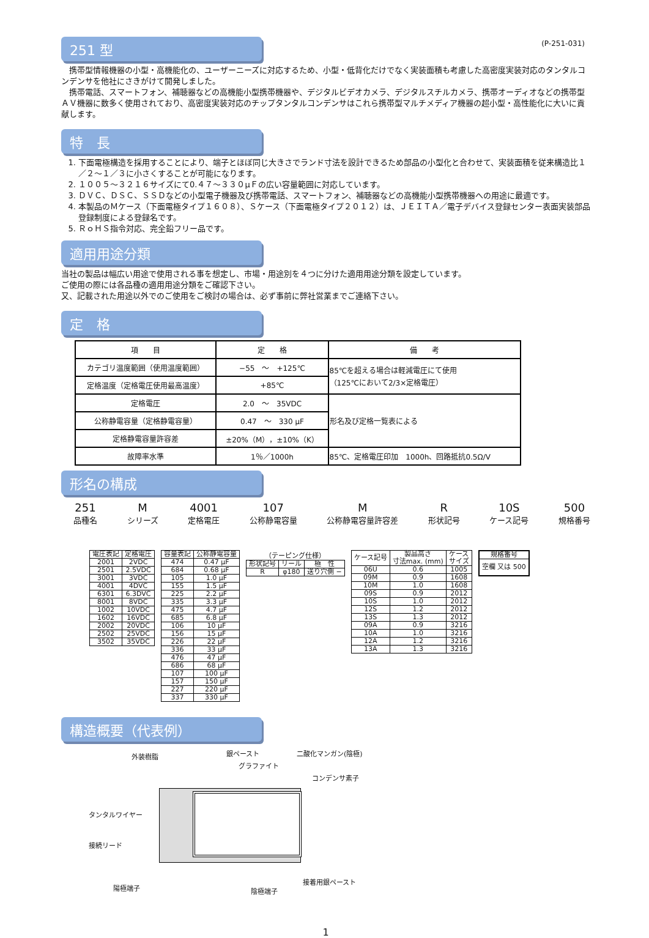(P-251-031)
251 型
　携帯型情報機器の小型・高機能化の、ユーザーニーズに対応するため、小型・低背化だけでなく実装面積も考慮した高密度実装対応のタンタルコンデンサを他社にさきがけて開発しました。
　携帯電話、スマートフォン、補聴器などの高機能小型携帯機器や、デジタルビデオカメラ、デジタルスチルカメラ、携帯オーディオなどの携帯型ＡＶ機器に数多く使用されており、高密度実装対応のチップタンタルコンデンサはこれら携帯型マルチメディア機器の超小型・高性能化に大いに貢献します。
特　長
1. 下面電極構造を採用することにより、端子とほぼ同じ大きさでランド寸法を設計できるため部品の小型化と合わせて、実装面積を従来構造比１／２～１／３に小さくすることが可能になります。
2. １００５～３２１６サイズにて0.４７～３３０μＦの広い容量範囲に対応しています。
3. ＤＶＣ、ＤＳＣ、ＳＳＤなどの小型電子機器及び携帯電話、スマートフォン、補聴器などの高機能小型携帯機器への用途に最適です。
4. 本製品のＭケース（下面電極タイプ１６０８）、Ｓケース（下面電極タイプ２０１２）は、ＪＥＩＴＡ／電子デバイス登録センター表面実装部品登録制度による登録名です。
5. ＲｏＨＳ指令対応、完全鉛フリー品です。
適用用途分類
当社の製品は幅広い用途で使用される事を想定し、市場・用途別を４つに分けた適用用途分類を設定しています。
ご使用の際には各品種の適用用途分類をご確認下さい。
又、記載された用途以外でのご使用をご検討の場合は、必ず事前に弊社営業までご連絡下さい。
定　格
| 項 目 | 定 格 | 備 考 |
| --- | --- | --- |
| カテゴリ温度範囲（使用温度範囲） | −55 ～ +125℃ | 85℃を超える場合は軽減電圧にて使用 （125℃において2/3×定格電圧） |
| 定格温度（定格電圧使用最高温度） | +85℃ | |
| 定格電圧 | 2.0 ～ 35VDC | 形名及び定格一覧表による |
| 公称静電容量（定格静電容量） | 0.47 ～ 330 μF | |
| 定格静電容量許容差 | ±20%（M），±10%（K） | |
| 故障率水準 | 1％／1000h | 85℃、定格電圧印加 1000h、回路抵抗0.5Ω/V |
形名の構成
251
品種名
Mシリーズ
4001
定格電圧
107
公称静電容量
M公称静電容量許容差
R形状記号
10S
ケース記号
500
規格番号
| 電圧表記 | 定格電圧 |
| --- | --- |
| 2001 | 2VDC |
| 2501 | 2.5VDC |
| 3001 | 3VDC |
| 4001 | 4DVC |
| 6301 | 6.3DVC |
| 8001 | 8VDC |
| 1002 | 10VDC |
| 1602 | 16VDC |
| 2002 | 20VDC |
| 2502 | 25VDC |
| 3502 | 35VDC |
| 容量表記 | 公称静電容量 |
| --- | --- |
| 474 | 0.47 μF |
| 684 | 0.68 μF |
| 105 | 1.0 μF |
| 155 | 1.5 μF |
| 225 | 2.2 μF |
| 335 | 3.3 μF |
| 475 | 4.7 μF |
| 685 | 6.8 μF |
| 106 | 10 μF |
| 156 | 15 μF |
| 226 | 22 μF |
| 336 | 33 μF |
| 476 | 47 μF |
| 686 | 68 μF |
| 107 | 100 μF |
| 157 | 150 μF |
| 227 | 220 μF |
| 337 | 330 μF |
（テーピング仕様）
| 形状記号 | リール | 極 性 |
| --- | --- | --- |
| R | φ180 | 送り穴側 − |
| ケース記号 | 製品高さ 寸法max. (mm) | ケース サイズ |
| --- | --- | --- |
| 06U | 0.6 | 1005 |
| 09M | 0.9 | 1608 |
| 10M | 1.0 | 1608 |
| 09S | 0.9 | 2012 |
| 10S | 1.0 | 2012 |
| 12S | 1.2 | 2012 |
| 13S | 1.3 | 2012 |
| 09A | 0.9 | 3216 |
| 10A | 1.0 | 3216 |
| 12A | 1.2 | 3216 |
| 13A | 1.3 | 3216 |
| 規格番号 |
| --- |
| 空欄 又は 500 |
構造概要（代表例）
外装樹脂 銀ペースト
グラファイト
二酸化マンガン(陰極)
コンデンサ素子
タンタルワイヤー
接続リード
陽極端子
接着用銀ペースト
陰極端子
1